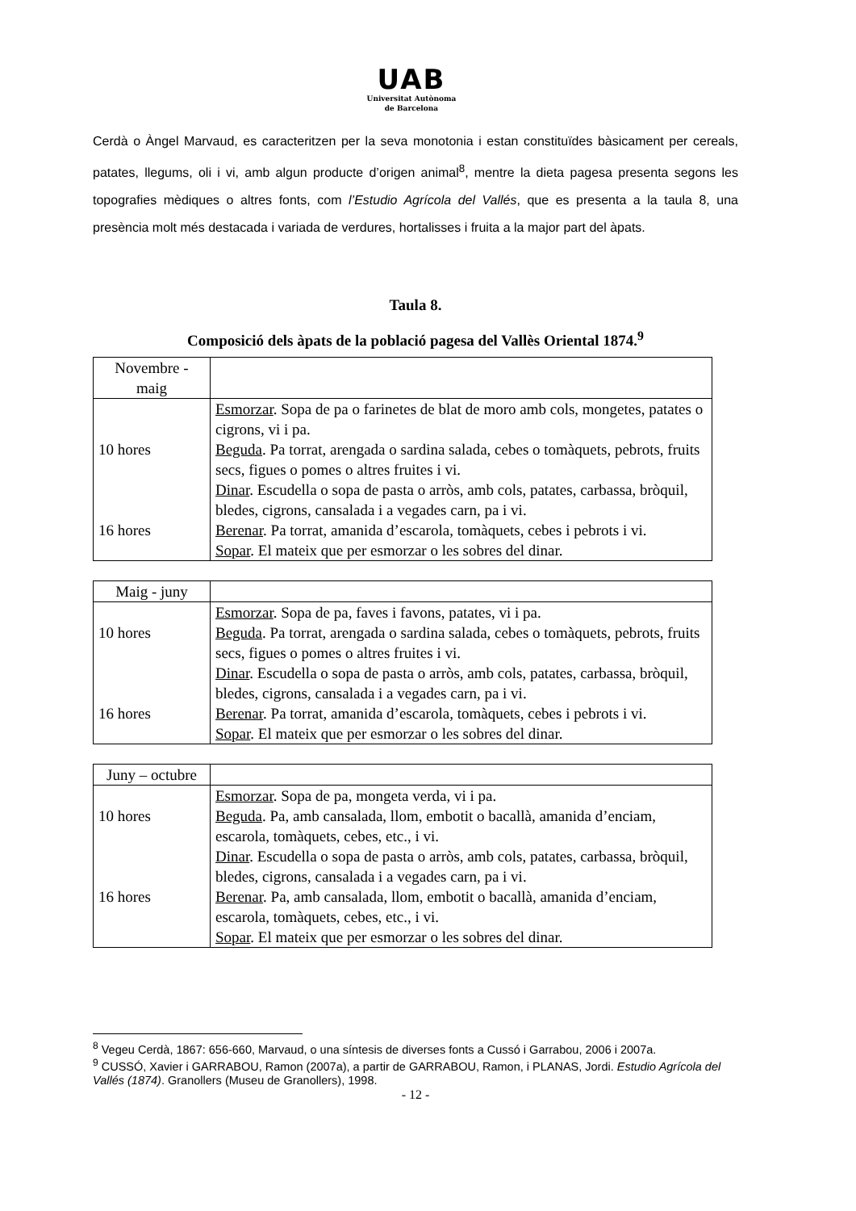UAB
Universitat Autònoma
de Barcelona
Cerdà o Àngel Marvaud, es caracteritzen per la seva monotonia i estan constituïdes bàsicament per cereals, patates, llegums, oli i vi, amb algun producte d’origen animal<sup>8</sup>, mentre la dieta pagesa presenta segons les topografies mèdiques o altres fonts, com l’Estudio Agrícola del Vallés, que es presenta a la taula 8, una presència molt més destacada i variada de verdures, hortalisses i fruita a la major part del àpats.
Taula 8.
Composició dels àpats de la població pagesa del Vallès Oriental 1874.<sup>9</sup>
| Novembre - maig | |
| 10 hores 16 hores | Esmorzar . Sopa de pa o farinetes de blat de moro amb cols, mongetes, patates o cigrons, vi i pa. Beguda . Pa torrat, arengada o sardina salada, cebes o tomàquets, pebrots, fruits secs, figues o pomes o altres fruites i vi. Dinar . Escudella o sopa de pasta o arròs, amb cols, patates, carbassa, bròquil, bledes, cigrons, cansalada i a vegades carn, pa i vi. Berenar . Pa torrat, amanida d’escarola, tomàquets, cebes i pebrots i vi. Sopar . El mateix que per esmorzar o les sobres del dinar. |
| Maig - juny | |
| 10 hores 16 hores | Esmorzar . Sopa de pa, faves i favons, patates, vi i pa. Beguda . Pa torrat, arengada o sardina salada, cebes o tomàquets, pebrots, fruits secs, figues o pomes o altres fruites i vi. Dinar . Escudella o sopa de pasta o arròs, amb cols, patates, carbassa, bròquil, bledes, cigrons, cansalada i a vegades carn, pa i vi. Berenar . Pa torrat, amanida d’escarola, tomàquets, cebes i pebrots i vi. Sopar . El mateix que per esmorzar o les sobres del dinar. |
| Juny – octubre | |
| 10 hores 16 hores | Esmorzar . Sopa de pa, mongeta verda, vi i pa. Beguda . Pa, amb cansalada, llom, embotit o bacallà, amanida d’enciam, escarola, tomàquets, cebes, etc., i vi. Dinar . Escudella o sopa de pasta o arròs, amb cols, patates, carbassa, bròquil, bledes, cigrons, cansalada i a vegades carn, pa i vi. Berenar . Pa, amb cansalada, llom, embotit o bacallà, amanida d’enciam, escarola, tomàquets, cebes, etc., i vi. Sopar . El mateix que per esmorzar o les sobres del dinar. |
<sup>8</sup> Vegeu Cerdà, 1867: 656-660, Marvaud, o una síntesis de diverses fonts a Cussó i Garrabou, 2006 i 2007a.
<sup>9</sup> CUSSÓ, Xavier i GARRABOU, Ramon (2007a), a partir de GARRABOU, Ramon, i PLANAS, Jordi. Estudio Agrícola del Vallés (1874). Granollers (Museu de Granollers), 1998.
- 12 -